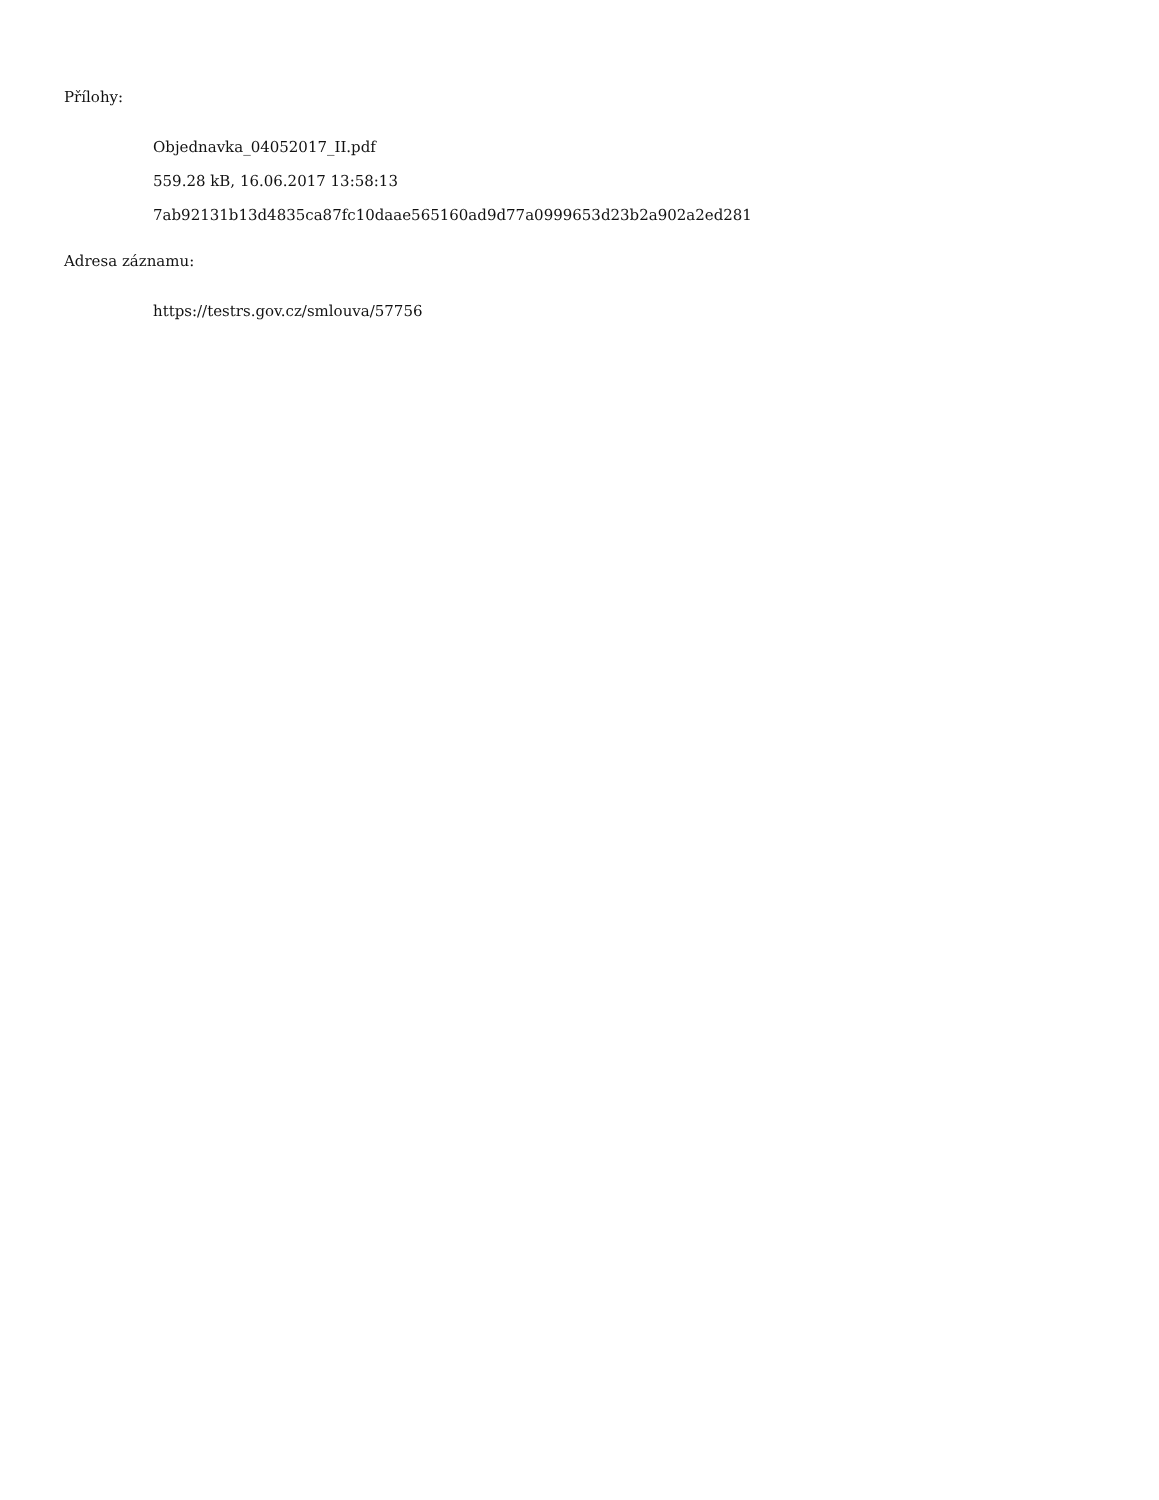Přílohy:
Objednavka_04052017_II.pdf
559.28 kB, 16.06.2017 13:58:13
7ab92131b13d4835ca87fc10daae565160ad9d77a0999653d23b2a902a2ed281
Adresa záznamu:
https://testrs.gov.cz/smlouva/57756